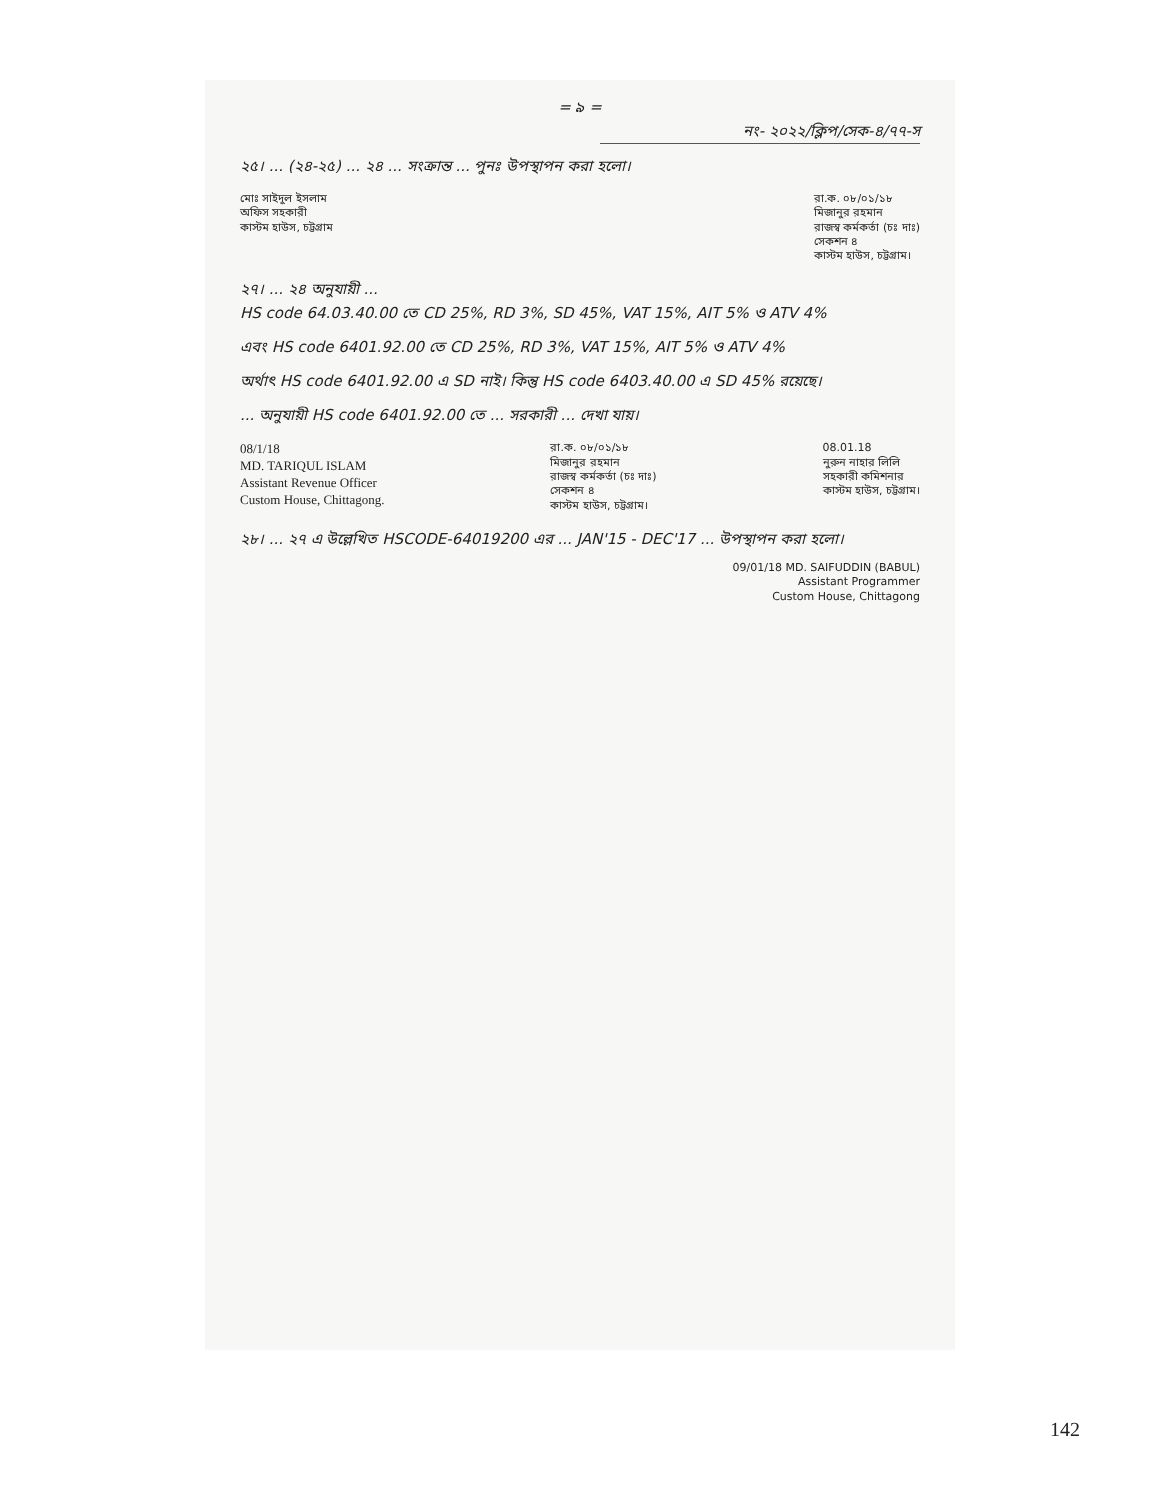= ৯ =
নং- ২০২২/ক্লিপ/সেক-৪/৭৭-স
২৫। ... (২৪-২৫) ... ২৪ ... সংক্রান্ত ... পুনঃ উপস্থাপন করা হলো।
মোঃ সাইদুল ইসলাম
অফিস সহকারী
কাস্টম হাউস, চট্টগ্রাম
রা.ক. ০৮/০১/১৮
মিজানুর রহমান
রাজস্ব কর্মকর্তা (চঃ দাঃ)
সেকশন ৪
কাস্টম হাউস, চট্টগ্রাম।
২৭। ... ২৪ অনুযায়ী ...
HS code 64.03.40.00 তে CD 25%, RD 3%, SD 45%, VAT 15%, AIT 5% ও ATV 4%
এবং HS code 6401.92.00 তে CD 25%, RD 3%, VAT 15%, AIT 5% ও ATV 4%
অর্থাৎ HS code 6401.92.00 এ SD নাই। কিন্তু HS code 6403.40.00 এ SD 45% রয়েছে।
... অনুযায়ী HS code 6401.92.00 তে ... সরকারী ... দেখা যায়।
08/1/18
MD. TARIQUL ISLAM
Assistant Revenue Officer
Custom House, Chittagong.
রা.ক. ০৮/০১/১৮
মিজানুর রহমান
রাজস্ব কর্মকর্তা (চঃ দাঃ)
সেকশন ৪
কাস্টম হাউস, চট্টগ্রাম।
08.01.18
নুরুন নাহার লিলি
সহকারী কমিশনার
কাস্টম হাউস, চট্টগ্রাম।
২৮। ... ২৭ এ উল্লেখিত HSCODE-64019200 এর ... JAN'15 - DEC'17 ... উপস্থাপন করা হলো।
09/01/18 MD. SAIFUDDIN (BABUL)
Assistant Programmer
Custom House, Chittagong
142